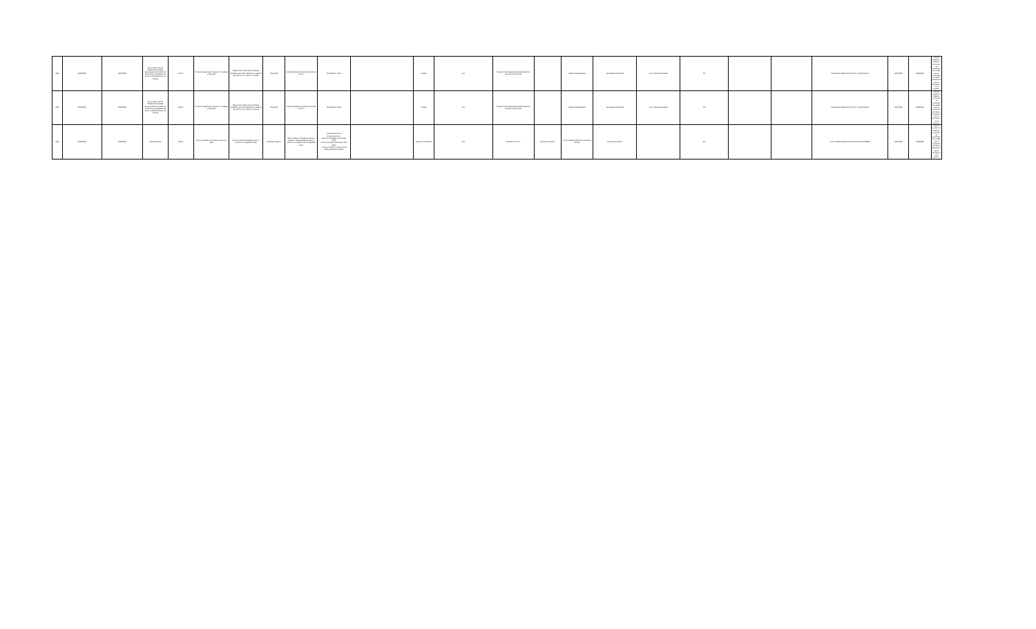| 2018 | 01/04/2018 | 30/06/2018 | Apoyo para obras de infraestructura básica, agropecuaria en beneficio de productores y habitantes del sector rural del Municipio de Morelia | Directo | Productores agrícolas, Pecuarios, Forestales y Piscícolas | Mejorar las condiciones productivas mediante el acondicionamiento de caminos de predios con vocación productiva | Presencial | Solicitud dirigida al presidente municipal en turno | Identificación oficial | | 15 días | 211 | Depende de la maquinaria empleada para la ejecución de las obras | | Instituciones Bancarias | Ley Orgánica Municipal | Se le ofrecen alternativas | 211 | | | Secretaría de Desarrollo Económico y Emprendedor | 12/07/2018 | 30/06/2018 | No se cuenta con Catálogo, el proceso es presencial, las celdas que se encuentran sin llenar es debido a que la información no se genera. |
| 2018 | 01/04/2018 | 30/06/2018 | Apoyo para obras de infraestructura básica, agropecuaria en beneficio de productores y habitantes del sector rural del Municipio de Morelia | Directo | Productores agrícolas, Pecuarios, Forestales y Piscícolas | Mejorar las condiciones productivas mediante el acondicionamiento de caminos de predios con vocación productiva | Presencial | Solicitud dirigida al presidente municipal en turno | Identificación oficial | | 15 días | 212 | Depende de la maquinaria empleada para la ejecución de las obras | | Instituciones Bancarias | Ley Orgánica Municipal | Se le ofrecen alternativas | 212 | | | Secretaría de Desarrollo Económico y Emprendedor | 12/07/2018 | 30/06/2018 | No se cuenta con Catálogo, el proceso es presencial, las celdas que se encuentran sin llenar es debido a que la información no se genera. |
| 2018 | 01/04/2018 | 30/06/2018 | Estancia Infantil | Directo | Niños de 45 días de nacidos a 4 años de edad | Hijos de madres trabajadoras que no cuenten con seguridad social | Solicitud de ingreso | Niños y niñas con familia de escasos recursos, mamá trabajadora que no cuenten con prestaciones de seguridad social | Solicitud del servicio Nombre del menor Dirección del trabajo de la madre CURP Nombre del patrón del empleo de la madre Y número telefónico y dirección del trabajo actual de la madre | | Servicio de Guardería | 213 | Tabulador de cobro | Acuerdo de creación | Centro Infantil de Educación Inicial de Morelia | Acuerdo de creación | | 213 | | | Centro Infantil de Educación Inicial de Morelia CIEDIM | 12/07/2018 | 30/06/2018 | No se cuenta con Catálogo, el proceso es presencial, las celdas que se encuentran sin llenar es debido a que la información no se genera. |